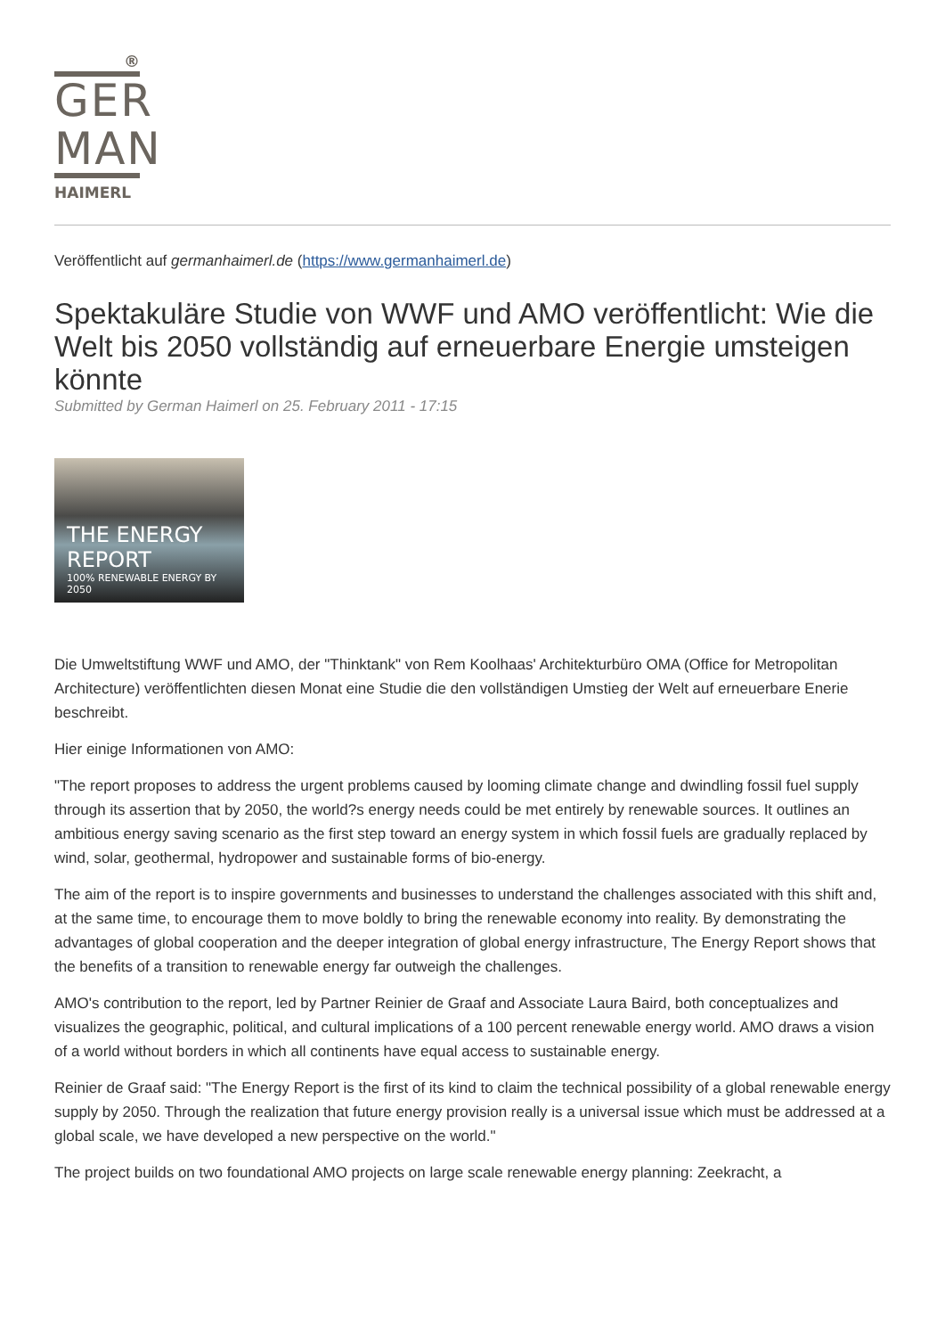®
GER
MAN
HAIMERL
Veröffentlicht auf germanhaimerl.de (https://www.germanhaimerl.de)
Spektakuläre Studie von WWF und AMO veröffentlicht: Wie die Welt bis 2050 vollständig auf erneuerbare Energie umsteigen könnte
Submitted by German Haimerl on 25. February 2011 - 17:15
THE ENERGY REPORT
100% RENEWABLE ENERGY BY 2050
Die Umweltstiftung WWF und AMO, der "Thinktank" von Rem Koolhaas' Architekturbüro OMA (Office for Metropolitan Architecture) veröffentlichten diesen Monat eine Studie die den vollständigen Umstieg der Welt auf erneuerbare Enerie beschreibt.
Hier einige Informationen von AMO:
"The report proposes to address the urgent problems caused by looming climate change and dwindling fossil fuel supply through its assertion that by 2050, the world?s energy needs could be met entirely by renewable sources. It outlines an ambitious energy saving scenario as the first step toward an energy system in which fossil fuels are gradually replaced by wind, solar, geothermal, hydropower and sustainable forms of bio-energy.
The aim of the report is to inspire governments and businesses to understand the challenges associated with this shift and, at the same time, to encourage them to move boldly to bring the renewable economy into reality. By demonstrating the advantages of global cooperation and the deeper integration of global energy infrastructure, The Energy Report shows that the benefits of a transition to renewable energy far outweigh the challenges.
AMO's contribution to the report, led by Partner Reinier de Graaf and Associate Laura Baird, both conceptualizes and visualizes the geographic, political, and cultural implications of a 100 percent renewable energy world. AMO draws a vision of a world without borders in which all continents have equal access to sustainable energy.
Reinier de Graaf said: "The Energy Report is the first of its kind to claim the technical possibility of a global renewable energy supply by 2050. Through the realization that future energy provision really is a universal issue which must be addressed at a global scale, we have developed a new perspective on the world."
The project builds on two foundational AMO projects on large scale renewable energy planning: Zeekracht, a